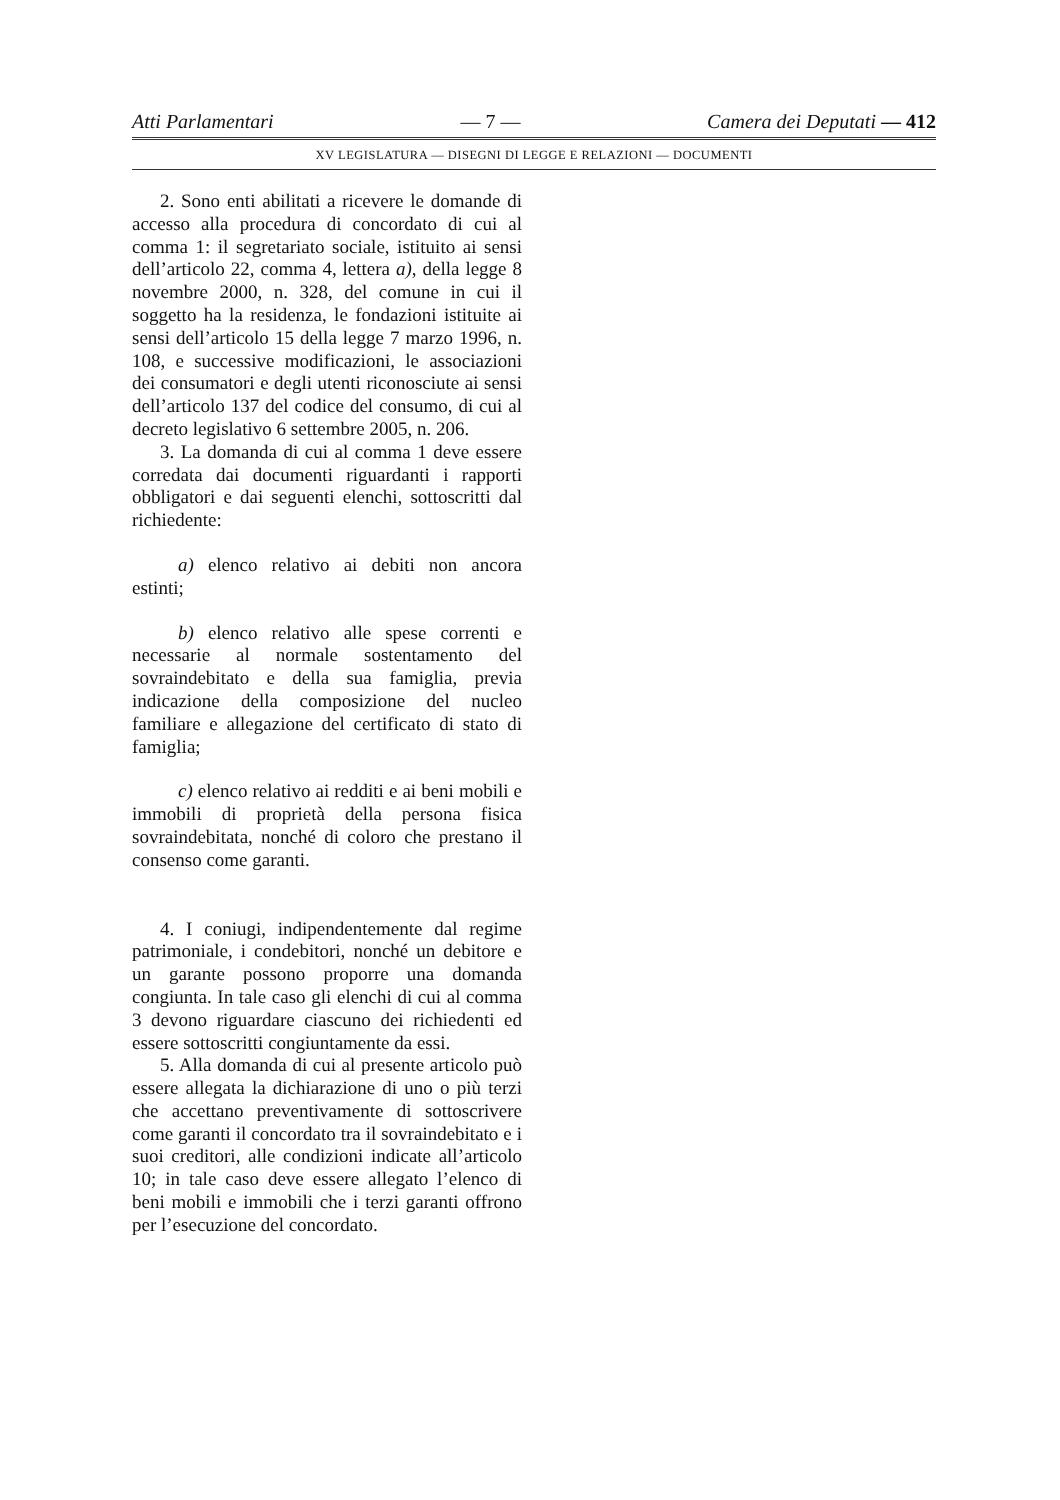Atti Parlamentari — 7 — Camera dei Deputati — 412
XV LEGISLATURA — DISEGNI DI LEGGE E RELAZIONI — DOCUMENTI
2. Sono enti abilitati a ricevere le domande di accesso alla procedura di concordato di cui al comma 1: il segretariato sociale, istituito ai sensi dell’articolo 22, comma 4, lettera a), della legge 8 novembre 2000, n. 328, del comune in cui il soggetto ha la residenza, le fondazioni istituite ai sensi dell’articolo 15 della legge 7 marzo 1996, n. 108, e successive modificazioni, le associazioni dei consumatori e degli utenti riconosciute ai sensi dell’articolo 137 del codice del consumo, di cui al decreto legislativo 6 settembre 2005, n. 206.
3. La domanda di cui al comma 1 deve essere corredata dai documenti riguardanti i rapporti obbligatori e dai seguenti elenchi, sottoscritti dal richiedente:
a) elenco relativo ai debiti non ancora estinti;
b) elenco relativo alle spese correnti e necessarie al normale sostentamento del sovraindebitato e della sua famiglia, previa indicazione della composizione del nucleo familiare e allegazione del certificato di stato di famiglia;
c) elenco relativo ai redditi e ai beni mobili e immobili di proprietà della persona fisica sovraindebitata, nonché di coloro che prestano il consenso come garanti.
4. I coniugi, indipendentemente dal regime patrimoniale, i condebitori, nonché un debitore e un garante possono proporre una domanda congiunta. In tale caso gli elenchi di cui al comma 3 devono riguardare ciascuno dei richiedenti ed essere sottoscritti congiuntamente da essi.
5. Alla domanda di cui al presente articolo può essere allegata la dichiarazione di uno o più terzi che accettano preventivamente di sottoscrivere come garanti il concordato tra il sovraindebitato e i suoi creditori, alle condizioni indicate all’articolo 10; in tale caso deve essere allegato l’elenco di beni mobili e immobili che i terzi garanti offrono per l’esecuzione del concordato.